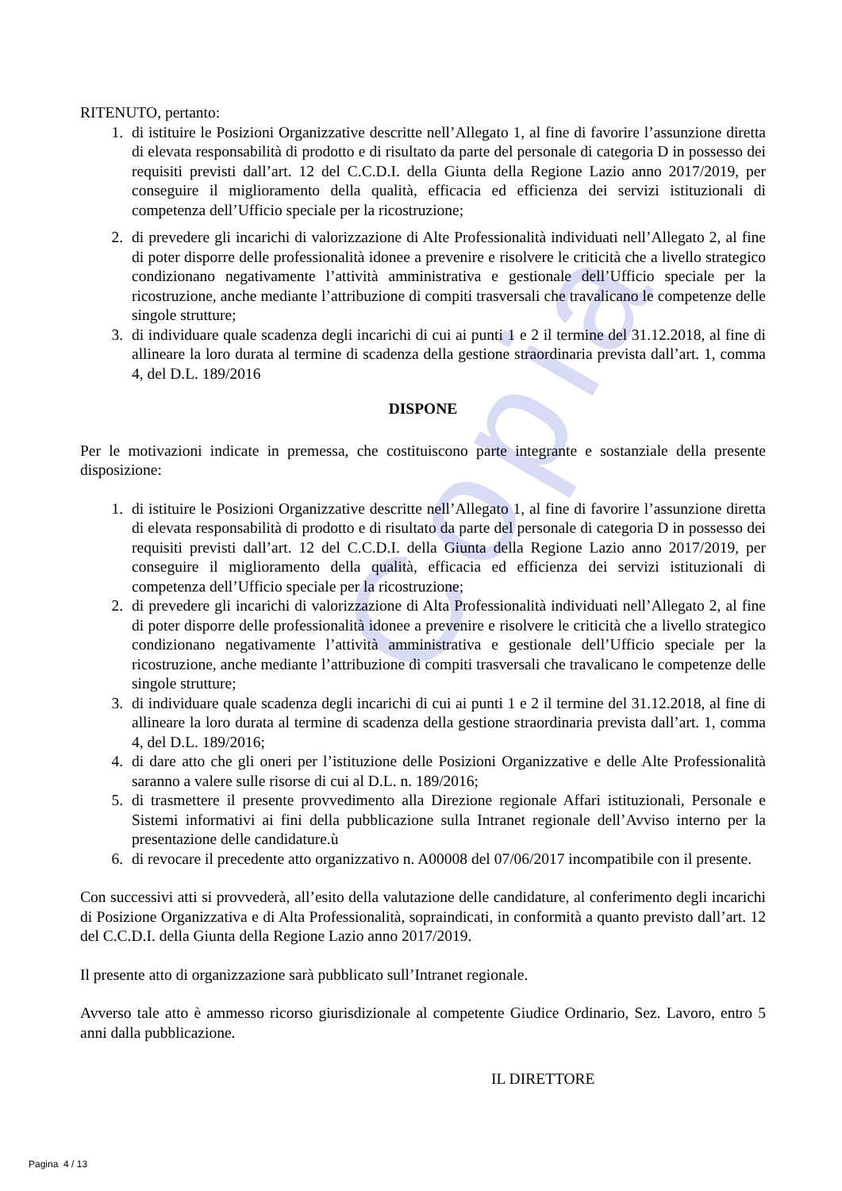Copia
RITENUTO, pertanto:
1. di istituire le Posizioni Organizzative descritte nell’Allegato 1, al fine di favorire l’assunzione diretta di elevata responsabilità di prodotto e di risultato da parte del personale di categoria D in possesso dei requisiti previsti dall’art. 12 del C.C.D.I. della Giunta della Regione Lazio anno 2017/2019, per conseguire il miglioramento della qualità, efficacia ed efficienza dei servizi istituzionali di competenza dell’Ufficio speciale per la ricostruzione;
2. di prevedere gli incarichi di valorizzazione di Alte Professionalità individuati nell’Allegato 2, al fine di poter disporre delle professionalità idonee a prevenire e risolvere le criticità che a livello strategico condizionano negativamente l’attività amministrativa e gestionale dell’Ufficio speciale per la ricostruzione, anche mediante l’attribuzione di compiti trasversali che travalicano le competenze delle singole strutture;
3. di individuare quale scadenza degli incarichi di cui ai punti 1 e 2 il termine del 31.12.2018, al fine di allineare la loro durata al termine di scadenza della gestione straordinaria prevista dall’art. 1, comma 4, del D.L. 189/2016
DISPONE
Per le motivazioni indicate in premessa, che costituiscono parte integrante e sostanziale della presente disposizione:
1. di istituire le Posizioni Organizzative descritte nell’Allegato 1, al fine di favorire l’assunzione diretta di elevata responsabilità di prodotto e di risultato da parte del personale di categoria D in possesso dei requisiti previsti dall’art. 12 del C.C.D.I. della Giunta della Regione Lazio anno 2017/2019, per conseguire il miglioramento della qualità, efficacia ed efficienza dei servizi istituzionali di competenza dell’Ufficio speciale per la ricostruzione;
2. di prevedere gli incarichi di valorizzazione di Alta Professionalità individuati nell’Allegato 2, al fine di poter disporre delle professionalità idonee a prevenire e risolvere le criticità che a livello strategico condizionano negativamente l’attività amministrativa e gestionale dell’Ufficio speciale per la ricostruzione, anche mediante l’attribuzione di compiti trasversali che travalicano le competenze delle singole strutture;
3. di individuare quale scadenza degli incarichi di cui ai punti 1 e 2 il termine del 31.12.2018, al fine di allineare la loro durata al termine di scadenza della gestione straordinaria prevista dall’art. 1, comma 4, del D.L. 189/2016;
4. di dare atto che gli oneri per l’istituzione delle Posizioni Organizzative e delle Alte Professionalità saranno a valere sulle risorse di cui al D.L. n. 189/2016;
5. di trasmettere il presente provvedimento alla Direzione regionale Affari istituzionali, Personale e Sistemi informativi ai fini della pubblicazione sulla Intranet regionale dell’Avviso interno per la presentazione delle candidature.ù
6. di revocare il precedente atto organizzativo n. A00008 del 07/06/2017 incompatibile con il presente.
Con successivi atti si provvederà, all’esito della valutazione delle candidature, al conferimento degli incarichi di Posizione Organizzativa e di Alta Professionalità, sopraindicati, in conformità a quanto previsto dall’art. 12 del C.C.D.I. della Giunta della Regione Lazio anno 2017/2019.
Il presente atto di organizzazione sarà pubblicato sull’Intranet regionale.
Avverso tale atto è ammesso ricorso giurisdizionale al competente Giudice Ordinario, Sez. Lavoro, entro 5 anni dalla pubblicazione.
IL DIRETTORE
Pagina 4 / 13